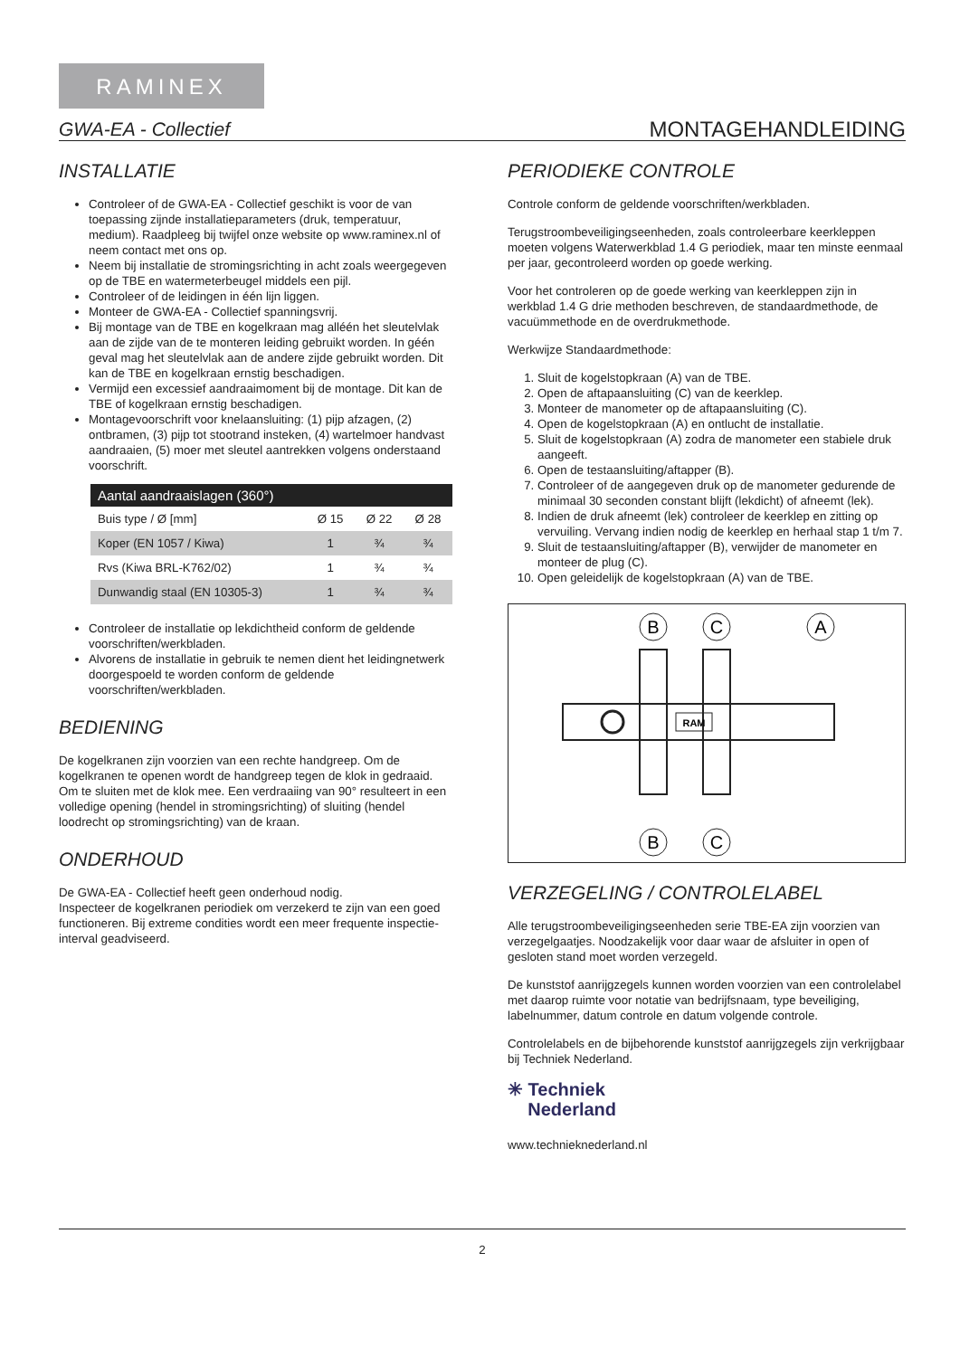RAMINEX
GWA-EA - Collectief MONTAGEHANDLEIDING
INSTALLATIE
Controleer of de GWA-EA - Collectief geschikt is voor de van toepassing zijnde installatieparameters (druk, temperatuur, medium). Raadpleeg bij twijfel onze website op www.raminex.nl of neem contact met ons op.
Neem bij installatie de stromingsrichting in acht zoals weergegeven op de TBE en watermeterbeugel middels een pijl.
Controleer of de leidingen in één lijn liggen.
Monteer de GWA-EA - Collectief spanningsvrij.
Bij montage van de TBE en kogelkraan mag alléén het sleutelvlak aan de zijde van de te monteren leiding gebruikt worden. In géén geval mag het sleutelvlak aan de andere zijde gebruikt worden. Dit kan de TBE en kogelkraan ernstig beschadigen.
Vermijd een excessief aandraaimoment bij de montage. Dit kan de TBE of kogelkraan ernstig beschadigen.
Montagevoorschrift voor knelaansluiting: (1) pijp afzagen, (2) ontbramen, (3) pijp tot stootrand insteken, (4) wartelmoer handvast aandraaien, (5) moer met sleutel aantrekken volgens onderstaand voorschrift.
| Aantal aandraaislagen (360°) | | | |
| --- | --- | --- | --- |
| Buis type / Ø [mm] | Ø 15 | Ø 22 | Ø 28 |
| Koper (EN 1057 / Kiwa) | 1 | ¾ | ¾ |
| Rvs (Kiwa BRL-K762/02) | 1 | ¾ | ¾ |
| Dunwandig staal (EN 10305-3) | 1 | ¾ | ¾ |
Controleer de installatie op lekdichtheid conform de geldende voorschriften/werkbladen.
Alvorens de installatie in gebruik te nemen dient het leidingnetwerk doorgespoeld te worden conform de geldende voorschriften/werkbladen.
BEDIENING
De kogelkranen zijn voorzien van een rechte handgreep. Om de kogelkranen te openen wordt de handgreep tegen de klok in gedraaid. Om te sluiten met de klok mee. Een verdraaiing van 90° resulteert in een volledige opening (hendel in stromingsrichting) of sluiting (hendel loodrecht op stromingsrichting) van de kraan.
ONDERHOUD
De GWA-EA - Collectief heeft geen onderhoud nodig.
Inspecteer de kogelkranen periodiek om verzekerd te zijn van een goed functioneren. Bij extreme condities wordt een meer frequente inspectie-interval geadviseerd.
PERIODIEKE CONTROLE
Controle conform de geldende voorschriften/werkbladen.
Terugstroombeveiligingseenheden, zoals controleerbare keerkleppen moeten volgens Waterwerkblad 1.4 G periodiek, maar ten minste eenmaal per jaar, gecontroleerd worden op goede werking.
Voor het controleren op de goede werking van keerkleppen zijn in werkblad 1.4 G drie methoden beschreven, de standaardmethode, de vacuümmethode en de overdrukmethode.
Werkwijze Standaardmethode:
1. Sluit de kogelstopkraan (A) van de TBE.
2. Open de aftapaansluiting (C) van de keerklep.
3. Monteer de manometer op de aftapaansluiting (C).
4. Open de kogelstopkraan (A) en ontlucht de installatie.
5. Sluit de kogelstopkraan (A) zodra de manometer een stabiele druk aangeeft.
6. Open de testaansluiting/aftapper (B).
7. Controleer of de aangegeven druk op de manometer gedurende de minimaal 30 seconden constant blijft (lekdicht) of afneemt (lek).
8. Indien de druk afneemt (lek) controleer de keerklep en zitting op vervuiling. Vervang indien nodig de keerklep en herhaal stap 1 t/m 7.
9. Sluit de testaansluiting/aftapper (B), verwijder de manometer en monteer de plug (C).
10. Open geleidelijk de kogelstopkraan (A) van de TBE.
B
C
A
B
C
RAM
VERZEGELING / CONTROLELABEL
Alle terugstroombeveiligingseenheden serie TBE-EA zijn voorzien van verzegelgaatjes. Noodzakelijk voor daar waar de afsluiter in open of gesloten stand moet worden verzegeld.
De kunststof aanrijgzegels kunnen worden voorzien van een controlelabel met daarop ruimte voor notatie van bedrijfsnaam, type beveiliging, labelnummer, datum controle en datum volgende controle.
Controlelabels en de bijbehorende kunststof aanrijgzegels zijn verkrijgbaar bij Techniek Nederland.
✳ Techniek
Nederland
www.technieknederland.nl
2